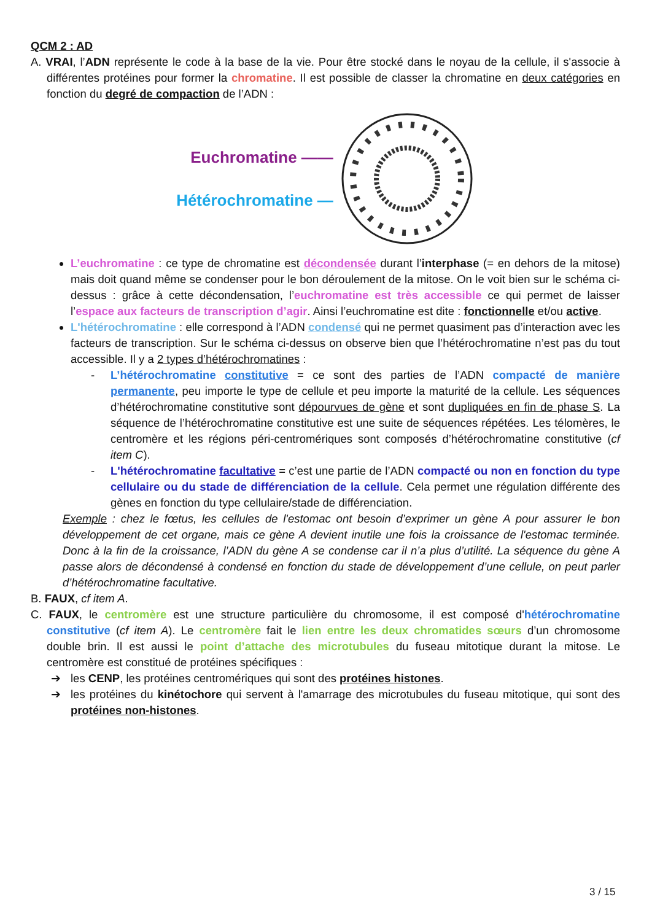QCM 2 : AD
A. VRAI, l’ADN représente le code à la base de la vie. Pour être stocké dans le noyau de la cellule, il s'associe à différentes protéines pour former la chromatine. Il est possible de classer la chromatine en deux catégories en fonction du degré de compaction de l’ADN :
Euchromatine ——
Hétérochromatine —
L’euchromatine : ce type de chromatine est décondensée durant l’interphase (= en dehors de la mitose) mais doit quand même se condenser pour le bon déroulement de la mitose. On le voit bien sur le schéma ci-dessus : grâce à cette décondensation, l’euchromatine est très accessible ce qui permet de laisser l’espace aux facteurs de transcription d’agir. Ainsi l’euchromatine est dite : fonctionnelle et/ou active.
L'hétérochromatine : elle correspond à l’ADN condensé qui ne permet quasiment pas d’interaction avec les facteurs de transcription. Sur le schéma ci-dessus on observe bien que l’hétérochromatine n’est pas du tout accessible. Il y a 2 types d’hétérochromatines :
- L’hétérochromatine constitutive = ce sont des parties de l’ADN compacté de manière permanente, peu importe le type de cellule et peu importe la maturité de la cellule. Les séquences d’hétérochromatine constitutive sont dépourvues de gène et sont dupliquées en fin de phase S. La séquence de l’hétérochromatine constitutive est une suite de séquences répétées. Les télomères, le centromère et les régions péri-centromériques sont composés d’hétérochromatine constitutive (cf item C).
- L'hétérochromatine facultative = c’est une partie de l’ADN compacté ou non en fonction du type cellulaire ou du stade de différenciation de la cellule. Cela permet une régulation différente des gènes en fonction du type cellulaire/stade de différenciation.
Exemple : chez le fœtus, les cellules de l'estomac ont besoin d’exprimer un gène A pour assurer le bon développement de cet organe, mais ce gène A devient inutile une fois la croissance de l'estomac terminée. Donc à la fin de la croissance, l’ADN du gène A se condense car il n’a plus d’utilité. La séquence du gène A passe alors de décondensé à condensé en fonction du stade de développement d’une cellule, on peut parler d’hétérochromatine facultative.
B. FAUX, cf item A.
C. FAUX, le centromère est une structure particulière du chromosome, il est composé d'hétérochromatine constitutive (cf item A). Le centromère fait le lien entre les deux chromatides sœurs d’un chromosome double brin. Il est aussi le point d’attache des microtubules du fuseau mitotique durant la mitose. Le centromère est constitué de protéines spécifiques :
➔ les CENP, les protéines centromériques qui sont des protéines histones.
➔ les protéines du kinétochore qui servent à l'amarrage des microtubules du fuseau mitotique, qui sont des protéines non-histones.
3 / 15